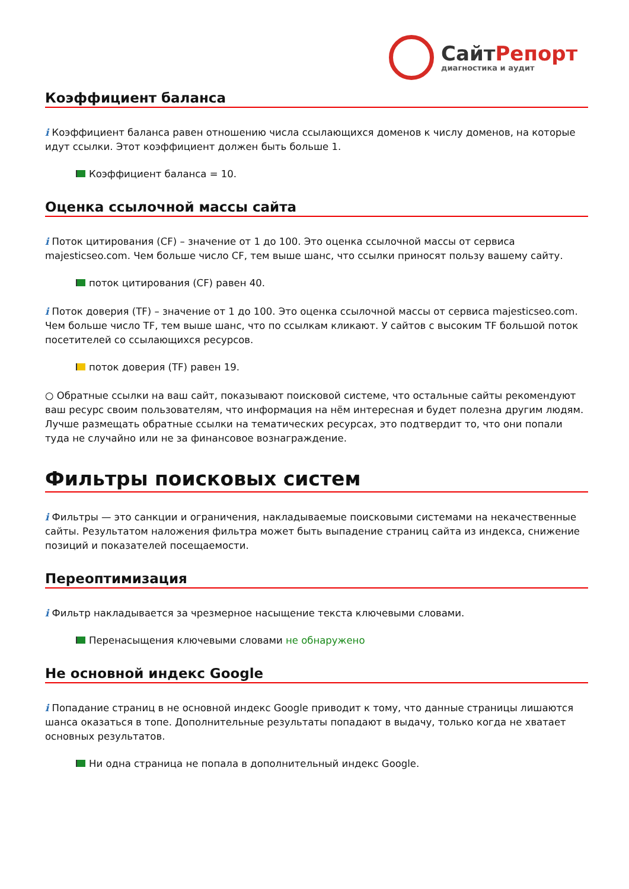СайтРепорт
диагностика и аудит
Коэффициент баланса
i Коэффициент баланса равен отношению числа ссылающихся доменов к числу доменов, на которые идут ссылки. Этот коэффициент должен быть больше 1.
Коэффициент баланса = 10.
Оценка ссылочной массы сайта
i Поток цитирования (CF) – значение от 1 до 100. Это оценка ссылочной массы от сервиса majesticseo.com. Чем больше число CF, тем выше шанс, что ссылки приносят пользу вашему сайту.
поток цитирования (CF) равен 40.
i Поток доверия (TF) – значение от 1 до 100. Это оценка ссылочной массы от сервиса majesticseo.com. Чем больше число TF, тем выше шанс, что по ссылкам кликают. У сайтов с высоким TF большой поток посетителей со ссылающихся ресурсов.
поток доверия (TF) равен 19.
○ Обратные ссылки на ваш сайт, показывают поисковой системе, что остальные сайты рекомендуют ваш ресурс своим пользователям, что информация на нём интересная и будет полезна другим людям.
Лучше размещать обратные ссылки на тематических ресурсах, это подтвердит то, что они попали туда не случайно или не за финансовое вознаграждение.
Фильтры поисковых систем
i Фильтры — это санкции и ограничения, накладываемые поисковыми системами на некачественные сайты. Результатом наложения фильтра может быть выпадение страниц сайта из индекса, снижение позиций и показателей посещаемости.
Переоптимизация
i Фильтр накладывается за чрезмерное насыщение текста ключевыми словами.
Перенасыщения ключевыми словами не обнаружено
Не основной индекс Google
i Попадание страниц в не основной индекс Google приводит к тому, что данные страницы лишаются шанса оказаться в топе. Дополнительные результаты попадают в выдачу, только когда не хватает основных результатов.
Ни одна страница не попала в дополнительный индекс Google.